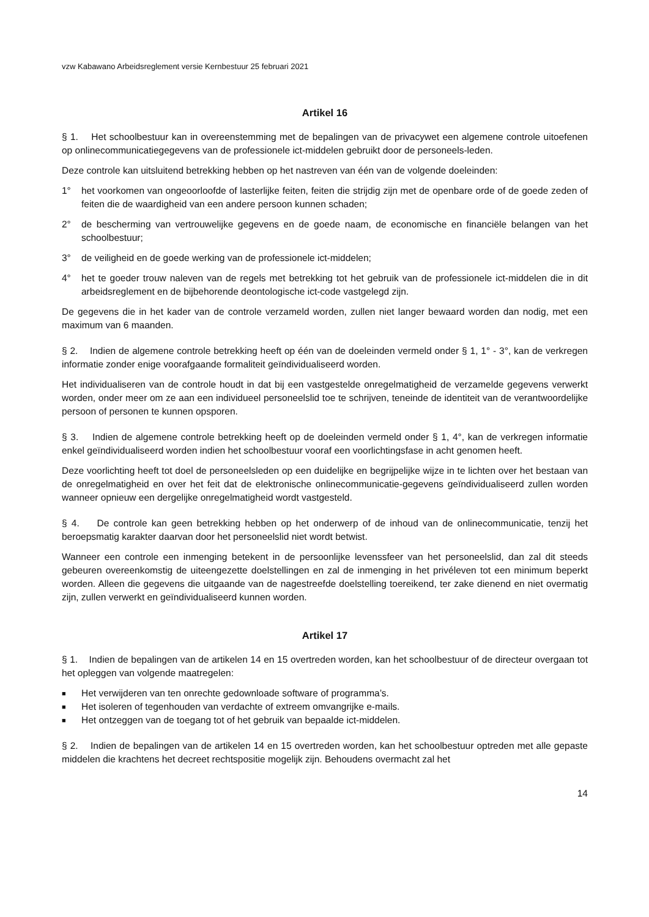vzw Kabawano Arbeidsreglement versie Kernbestuur 25 februari 2021
Artikel 16
§ 1. Het schoolbestuur kan in overeenstemming met de bepalingen van de privacywet een algemene controle uitoefenen op onlinecommunicatiegegevens van de professionele ict-middelen gebruikt door de personeels-leden.
Deze controle kan uitsluitend betrekking hebben op het nastreven van één van de volgende doeleinden:
1° het voorkomen van ongeoorloofde of lasterlijke feiten, feiten die strijdig zijn met de openbare orde of de goede zeden of feiten die de waardigheid van een andere persoon kunnen schaden;
2° de bescherming van vertrouwelijke gegevens en de goede naam, de economische en financiële belangen van het schoolbestuur;
3° de veiligheid en de goede werking van de professionele ict-middelen;
4° het te goeder trouw naleven van de regels met betrekking tot het gebruik van de professionele ict-middelen die in dit arbeidsreglement en de bijbehorende deontologische ict-code vastgelegd zijn.
De gegevens die in het kader van de controle verzameld worden, zullen niet langer bewaard worden dan nodig, met een maximum van 6 maanden.
§ 2. Indien de algemene controle betrekking heeft op één van de doeleinden vermeld onder § 1, 1° - 3°, kan de verkregen informatie zonder enige voorafgaande formaliteit geïndividualiseerd worden.
Het individualiseren van de controle houdt in dat bij een vastgestelde onregelmatigheid de verzamelde gegevens verwerkt worden, onder meer om ze aan een individueel personeelslid toe te schrijven, teneinde de identiteit van de verantwoordelijke persoon of personen te kunnen opsporen.
§ 3. Indien de algemene controle betrekking heeft op de doeleinden vermeld onder § 1, 4°, kan de verkregen informatie enkel geïndividualiseerd worden indien het schoolbestuur vooraf een voorlichtingsfase in acht genomen heeft.
Deze voorlichting heeft tot doel de personeelsleden op een duidelijke en begrijpelijke wijze in te lichten over het bestaan van de onregelmatigheid en over het feit dat de elektronische onlinecommunicatie-gegevens geïndividualiseerd zullen worden wanneer opnieuw een dergelijke onregelmatigheid wordt vastgesteld.
§ 4. De controle kan geen betrekking hebben op het onderwerp of de inhoud van de onlinecommunicatie, tenzij het beroepsmatig karakter daarvan door het personeelslid niet wordt betwist.
Wanneer een controle een inmenging betekent in de persoonlijke levenssfeer van het personeelslid, dan zal dit steeds gebeuren overeenkomstig de uiteengezette doelstellingen en zal de inmenging in het privéleven tot een minimum beperkt worden. Alleen die gegevens die uitgaande van de nagestreefde doelstelling toereikend, ter zake dienend en niet overmatig zijn, zullen verwerkt en geïndividualiseerd kunnen worden.
Artikel 17
§ 1. Indien de bepalingen van de artikelen 14 en 15 overtreden worden, kan het schoolbestuur of de directeur overgaan tot het opleggen van volgende maatregelen:
■ Het verwijderen van ten onrechte gedownloade software of programma’s.
■ Het isoleren of tegenhouden van verdachte of extreem omvangrijke e-mails.
■ Het ontzeggen van de toegang tot of het gebruik van bepaalde ict-middelen.
§ 2. Indien de bepalingen van de artikelen 14 en 15 overtreden worden, kan het schoolbestuur optreden met alle gepaste middelen die krachtens het decreet rechtspositie mogelijk zijn. Behoudens overmacht zal het
14